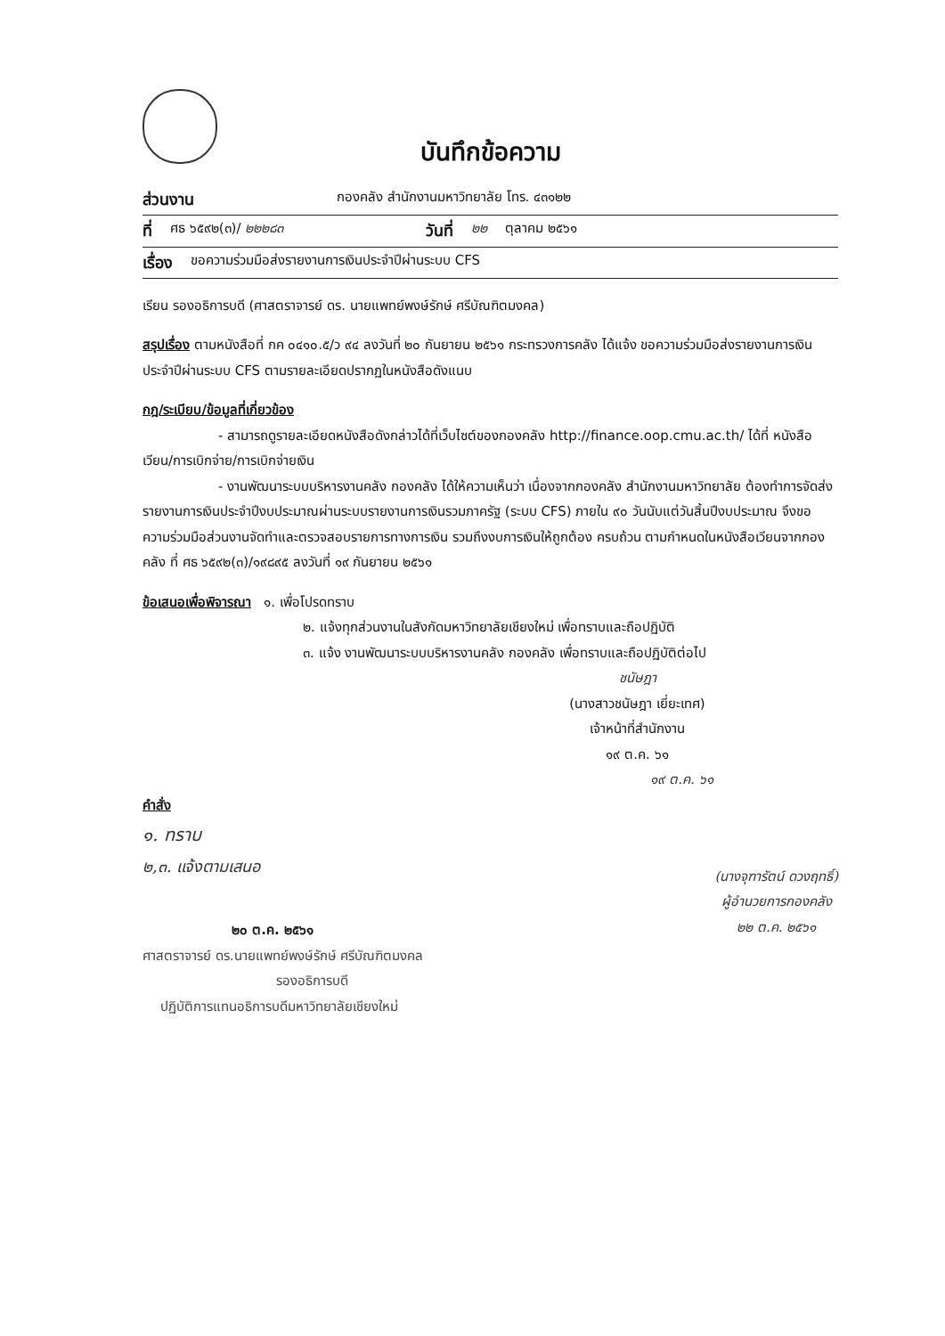บันทึกข้อความ
ส่วนงาน กองคลัง สำนักงานมหาวิทยาลัย โทร. ๔๓๑๒๒
ที่ ศธ ๖๕๙๒(๓)/ ๒๒๒๘๓ วันที่ ๒๒ ตุลาคม ๒๕๖๑
เรื่อง ขอความร่วมมือส่งรายงานการเงินประจำปีผ่านระบบ CFS
เรียน รองอธิการบดี (ศาสตราจารย์ ดร. นายแพทย์พงษ์รักษ์ ศรีบัณฑิตมงคล)
สรุปเรื่อง ตามหนังสือที่ กค ๐๔๑๐.๕/ว ๙๔ ลงวันที่ ๒๐ กันยายน ๒๕๖๑ กระทรวงการคลัง ได้แจ้ง ขอความร่วมมือส่งรายงานการเงินประจำปีผ่านระบบ CFS ตามรายละเอียดปรากฏในหนังสือดังแนบ
กฎ/ระเบียบ/ข้อมูลที่เกี่ยวข้อง
- สามารถดูรายละเอียดหนังสือดังกล่าวได้ที่เว็บไซต์ของกองคลัง http://finance.oop.cmu.ac.th/ ได้ที่ หนังสือเวียน/การเบิกจ่าย/การเบิกจ่ายเงิน
- งานพัฒนาระบบบริหารงานคลัง กองคลัง ได้ให้ความเห็นว่า เนื่องจากกองคลัง สำนักงานมหาวิทยาลัย ต้องทำการจัดส่งรายงานการเงินประจำปีงบประมาณผ่านระบบรายงานการเงินรวมภาครัฐ (ระบบ CFS) ภายใน ๙๐ วันนับแต่วันสิ้นปีงบประมาณ จึงขอความร่วมมือส่วนงานจัดทำและตรวจสอบรายการทางการเงิน รวมถึงงบการเงินให้ถูกต้อง ครบถ้วน ตามกำหนดในหนังสือเวียนจากกองคลัง ที่ ศธ ๖๕๙๒(๓)/๑๙๘๙๕ ลงวันที่ ๑๙ กันยายน ๒๕๖๑
ข้อเสนอเพื่อพิจารณา ๑. เพื่อโปรดทราบ
๒. แจ้งทุกส่วนงานในสังกัดมหาวิทยาลัยเชียงใหม่ เพื่อทราบและถือปฏิบัติ
๓. แจ้ง งานพัฒนาระบบบริหารงานคลัง กองคลัง เพื่อทราบและถือปฏิบัติต่อไป
ชนัษฎา
(นางสาวชนัษฎา เยี่ยะเทศ)
เจ้าหน้าที่สำนักงาน
๑๙ ต.ค. ๖๑
๑๙ ต.ค. ๖๑
คำสั่ง
๑. ทราบ
๒,๓. แจ้งตามเสนอ
๒๐ ต.ค. ๒๕๖๑
ศาสตราจารย์ ดร.นายแพทย์พงษ์รักษ์ ศรีบัณฑิตมงคล
รองอธิการบดี
ปฏิบัติการแทนอธิการบดีมหาวิทยาลัยเชียงใหม่
(นางจุฑารัตน์ ดวงฤทธิ์)
ผู้อำนวยการกองคลัง
๒๒ ต.ค. ๒๕๖๑